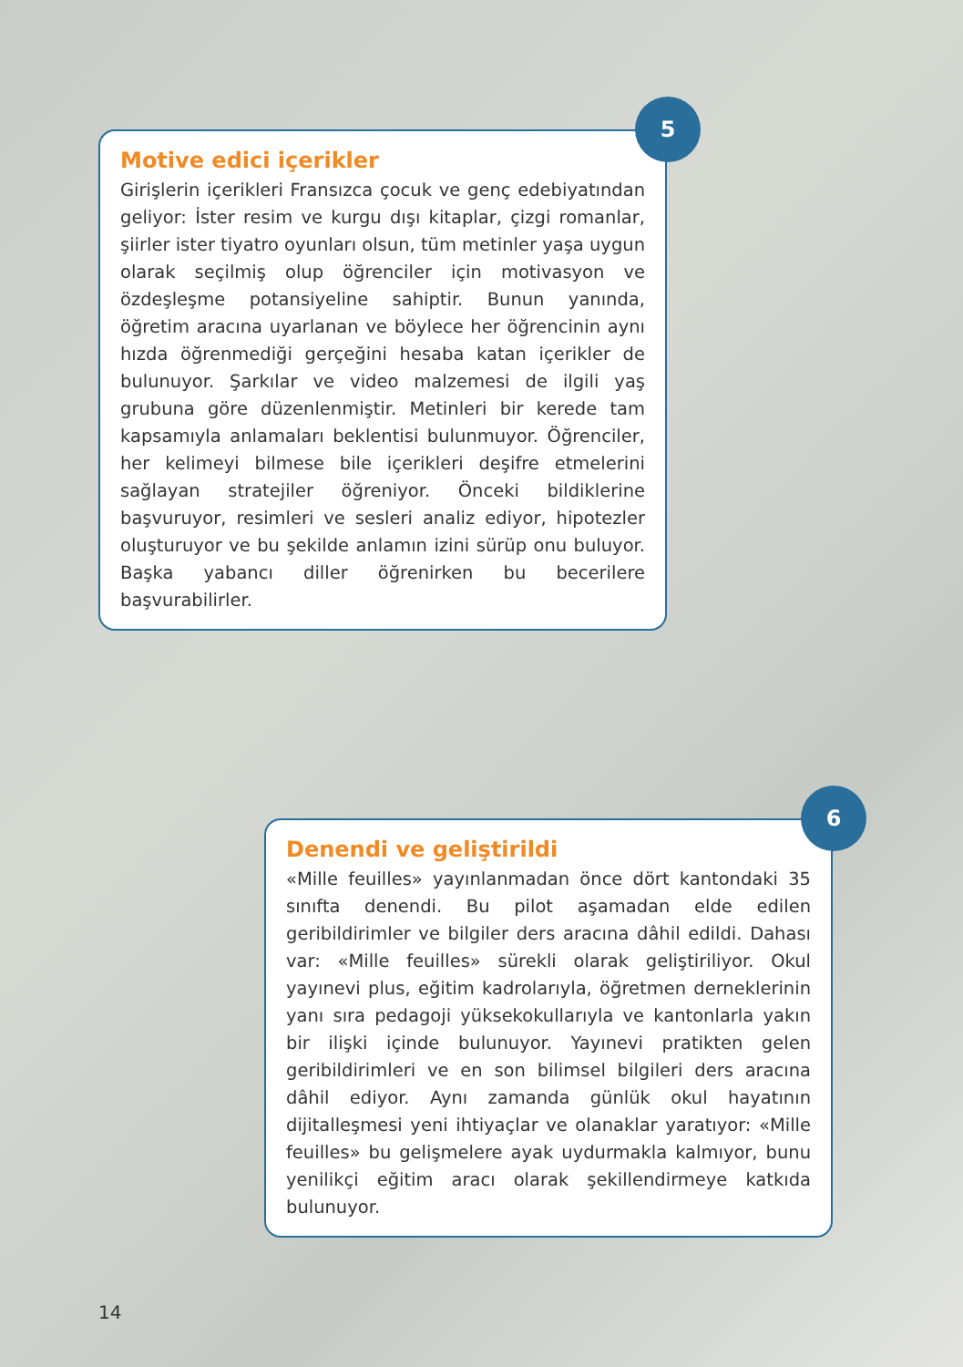Motive edici içerikler
Girişlerin içerikleri Fransızca çocuk ve genç edebiyatından geliyor: İster resim ve kurgu dışı kitaplar, çizgi romanlar, şiirler ister tiyatro oyunları olsun, tüm metinler yaşa uygun olarak seçilmiş olup öğrenciler için motivasyon ve özdeşleşme potansiyeline sahiptir. Bunun yanında, öğretim aracına uyarlanan ve böylece her öğrencinin aynı hızda öğrenmediği gerçeğini hesaba katan içerikler de bulunuyor. Şarkılar ve video malzemesi de ilgili yaş grubuna göre düzenlenmiştir. Metinleri bir kerede tam kapsamıyla anlamaları beklentisi bulunmuyor. Öğrenciler, her kelimeyi bilmese bile içerikleri deşifre etmelerini sağlayan stratejiler öğreniyor. Önceki bildiklerine başvuruyor, resimleri ve sesleri analiz ediyor, hipotezler oluşturuyor ve bu şekilde anlamın izini sürüp onu buluyor. Başka yabancı diller öğrenirken bu becerilere başvurabilirler.
5
Denendi ve geliştirildi
«Mille feuilles» yayınlanmadan önce dört kantondaki 35 sınıfta denendi. Bu pilot aşamadan elde edilen geribildirimler ve bilgiler ders aracına dâhil edildi. Dahası var: «Mille feuilles» sürekli olarak geliştiriliyor. Okul yayınevi plus, eğitim kadrolarıyla, öğretmen derneklerinin yanı sıra pedagoji yüksekokullarıyla ve kantonlarla yakın bir ilişki içinde bulunuyor. Yayınevi pratikten gelen geribildirimleri ve en son bilimsel bilgileri ders aracına dâhil ediyor. Aynı zamanda günlük okul hayatının dijitalleşmesi yeni ihtiyaçlar ve olanaklar yaratıyor: «Mille feuilles» bu gelişmelere ayak uydurmakla kalmıyor, bunu yenilikçi eğitim aracı olarak şekillendirmeye katkıda bulunuyor.
6
14